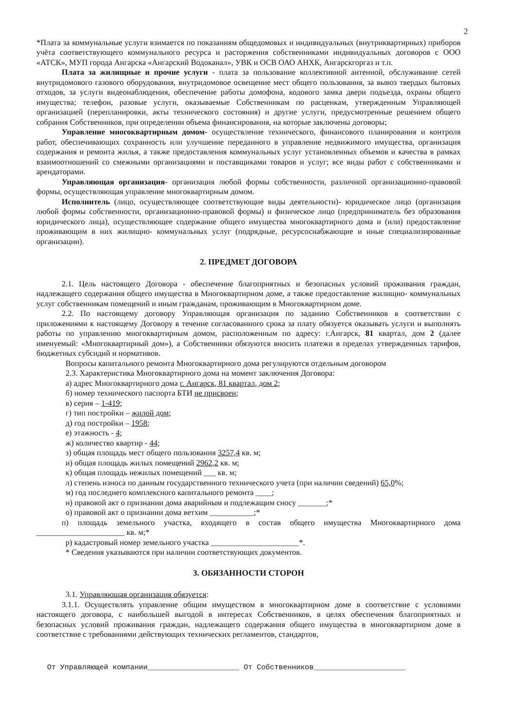2
*Плата за коммунальные услуги взимается по показаниям общедомовых и индивидуальных (внутриквартирных) приборов учёта соответствующего коммунального ресурса и расторжения собственниками индивидуальных договоров с ООО «АТСК», МУП города Ангарска «Ангарский Водоканал», УВК и ОСВ ОАО АНХК, Ангарскгоргаз и т.п.
Плата за жилищные и прочие услуги - плата за пользование коллективной антенной, обслуживание сетей внутридомового газового оборудования, внутридомовое освещение мест общего пользования, за вывоз твердых бытовых отходов, за услуги видеонаблюдения, обеспечение работы домофона, кодового замка двери подъезда, охраны общего имущества; телефон, разовые услуги, оказываемые Собственникам по расценкам, утвержденным Управляющей организацией (перепланировки, акты технического состояния) и другие услуги, предусмотренные решением общего собрания Собственников, при определении объема финансирования, на которые заключены договоры;
Управление многоквартирным домом- осуществление технического, финансового планирования и контроля работ, обеспечивающих сохранность или улучшение переданного в управление недвижимого имущества, организация содержания и ремонта жилья, а также предоставления коммунальных услуг установленных объемов и качества в рамках взаимоотношений со смежными организациями и поставщиками товаров и услуг; все виды работ с собственниками и арендаторами.
Управляющая организация- организация любой формы собственности, различной организационно-правовой формы, осуществляющая управление многоквартирным домом.
Исполнитель (лицо, осуществляющее соответствующие виды деятельности)- юридическое лицо (организация любой формы собственности, организационно-правовой формы) и физическое лицо (предприниматель без образования юридического лица), осуществляющее содержание общего имущества многоквартирного дома и (или) предоставление проживающим в них жилищно- коммунальных услуг (подрядные, ресурсоснабжающие и иные специализированные организации).
2. ПРЕДМЕТ ДОГОВОРА
2.1. Цель настоящего Договора - обеспечение благоприятных и безопасных условий проживания граждан, надлежащего содержания общего имущества в Многоквартирном доме, а также предоставление жилищно- коммунальных услуг собственникам помещений и иным гражданам, проживающим в Многоквартирном доме.
2.2. По настоящему договору Управляющая организация по заданию Собственников в соответствии с приложениями к настоящему Договору в течение согласованного срока за плату обязуется оказывать услуги и выполнять работы по управлению многоквартирным домом, расположенным по адресу: г.Ангарск, 81 квартал, дом 2 (далее именуемый: «Многоквартирный дом»), а Собственники обязуются вносить платежи в пределах утвержденных тарифов, бюджетных субсидий и нормативов.
Вопросы капитального ремонта Многоквартирного дома регулируются отдельным договором
2.3. Характеристика Многоквартирного дома на момент заключения Договора:
а) адрес Многоквартирного дома г. Ангарск, 81 квартал, дом 2;
б) номер технического паспорта БТИ не присвоен;
в) серия – 1-419;
г) тип постройки – жилой дом;
д) год постройки – 1958;
е) этажность - 4;
ж) количество квартир - 44;
з) общая площадь мест общего пользования 3257,4 кв. м;
и) общая площадь жилых помещений 2962,2 кв. м;
к) общая площадь нежилых помещений ___ кв. м;
л) степень износа по данным государственного технического учета (при наличии сведений) 65,0%;
м) год последнего комплексного капитального ремонта ____;
н) правовой акт о признании дома аварийным и подлежащим сносу _______;*
о) правовой акт о признании дома ветхим ___________;*
п) площадь земельного участка, входящего в состав общего имущества Многоквартирного дома ______________________ кв. м;*
р) кадастровый номер земельного участка ______________________*.
* Сведения указываются при наличии соответствующих документов.
3. ОБЯЗАННОСТИ СТОРОН
3.1. Управляющая организация обязуется:
3.1.1. Осуществлять управление общим имуществом в многоквартирном доме в соответствие с условиями настоящего договора, с наибольшей выгодой в интересах Собственников, в целях обеспечения благоприятных и безопасных условий проживания граждан, надлежащего содержания общего имущества в многоквартирном доме в соответствие с требованиями действующих технических регламентов, стандартов,
От Управляющей компании_____________________ От Собственников_____________________